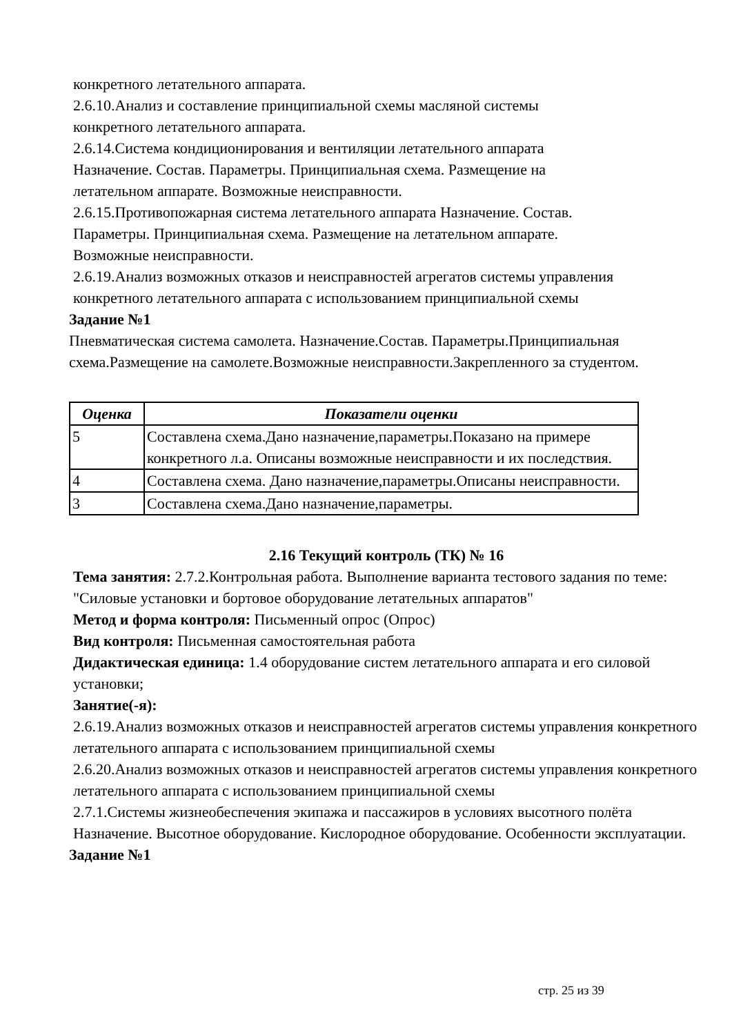конкретного летательного аппарата.
2.6.10.Анализ и составление принципиальной схемы масляной системы
конкретного летательного аппарата.
2.6.14.Система кондиционирования и вентиляции летательного аппарата
Назначение. Состав. Параметры. Принципиальная схема. Размещение на
летательном аппарате. Возможные неисправности.
2.6.15.Противопожарная система летательного аппарата Назначение. Состав.
Параметры. Принципиальная схема. Размещение на летательном аппарате.
Возможные неисправности.
2.6.19.Анализ возможных отказов и неисправностей агрегатов системы управления
конкретного летательного аппарата с использованием принципиальной схемы
Задание №1
Пневматическая система самолета. Назначение.Состав. Параметры.Принципиальная схема.Размещение на самолете.Возможные неисправности.Закрепленного за студентом.
| Оценка | Показатели оценки |
| --- | --- |
| 5 | Составлена схема.Дано назначение,параметры.Показано на примере конкретного л.а. Описаны возможные неисправности и их последствия. |
| 4 | Составлена схема. Дано назначение,параметры.Описаны неисправности. |
| 3 | Составлена схема.Дано назначение,параметры. |
2.16 Текущий контроль (ТК) № 16
Тема занятия: 2.7.2.Контрольная работа. Выполнение варианта тестового задания по теме: "Силовые установки и бортовое оборудование летательных аппаратов"
Метод и форма контроля: Письменный опрос (Опрос)
Вид контроля: Письменная самостоятельная работа
Дидактическая единица: 1.4 оборудование систем летательного аппарата и его силовой установки;
Занятие(-я):
2.6.19.Анализ возможных отказов и неисправностей агрегатов системы управления конкретного летательного аппарата с использованием принципиальной схемы
2.6.20.Анализ возможных отказов и неисправностей агрегатов системы управления конкретного летательного аппарата с использованием принципиальной схемы
2.7.1.Системы жизнеобеспечения экипажа и пассажиров в условиях высотного полёта Назначение. Высотное оборудование. Кислородное оборудование. Особенности эксплуатации.
Задание №1
стр. 25 из 39